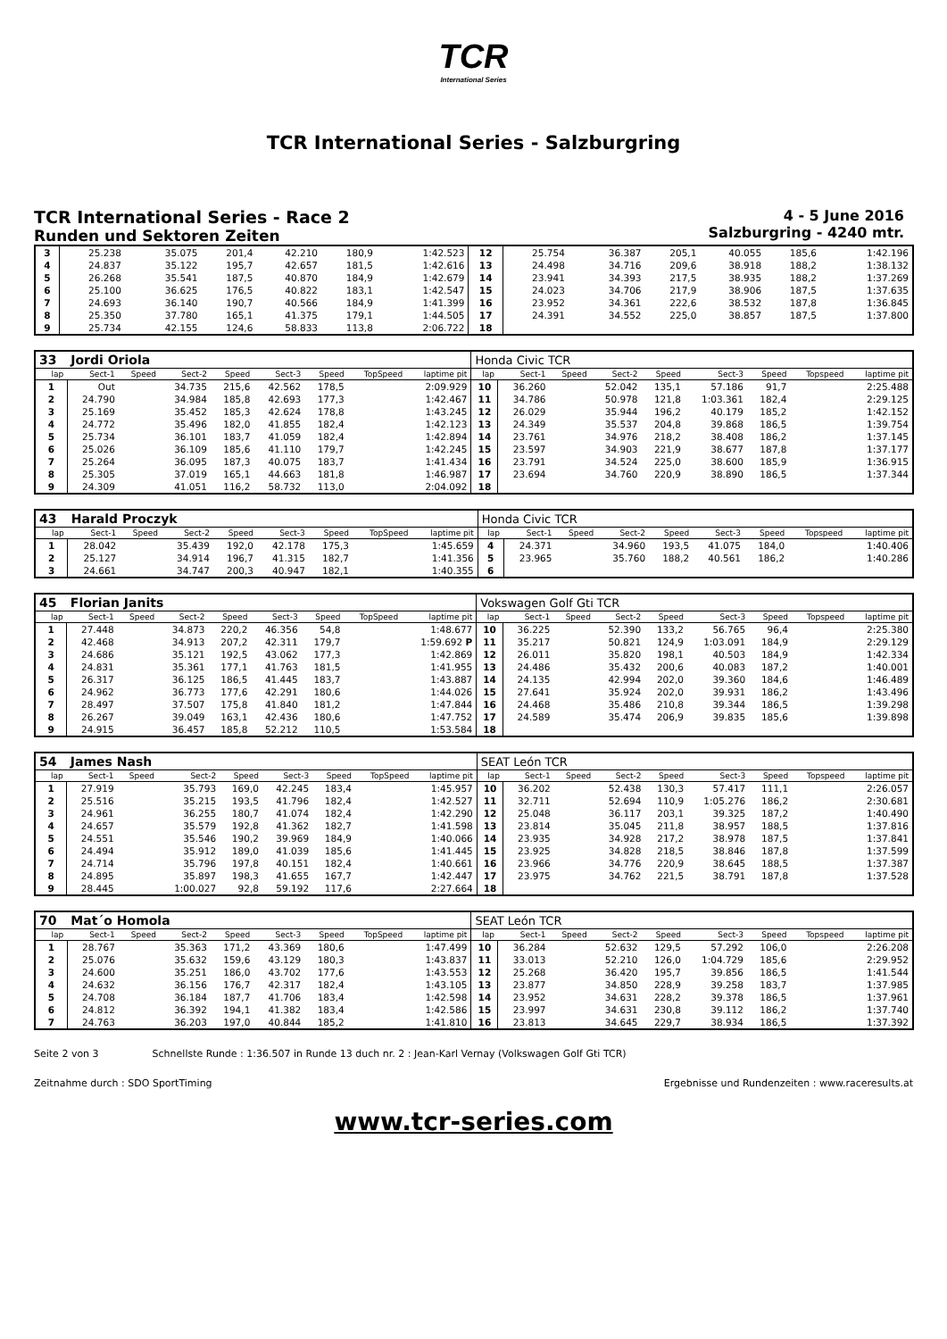TCR
International Series
TCR International Series - Salzburgring
TCR International Series - Race 2
Runden und Sektoren Zeiten
4 - 5 June 2016
Salzburgring - 4240 mtr.
| 3 | 25.238 | | 35.075 | 201,4 | 42.210 | 180,9 | | 1:42.523 | 12 | 25.754 | | 36.387 | 205,1 | 40.055 | 185,6 | | 1:42.196 |
| 4 | 24.837 | | 35.122 | 195,7 | 42.657 | 181,5 | | 1:42.616 | 13 | 24.498 | | 34.716 | 209,6 | 38.918 | 188,2 | | 1:38.132 |
| 5 | 26.268 | | 35.541 | 187,5 | 40.870 | 184,9 | | 1:42.679 | 14 | 23.941 | | 34.393 | 217,5 | 38.935 | 188,2 | | 1:37.269 |
| 6 | 25.100 | | 36.625 | 176,5 | 40.822 | 183,1 | | 1:42.547 | 15 | 24.023 | | 34.706 | 217,9 | 38.906 | 187,5 | | 1:37.635 |
| 7 | 24.693 | | 36.140 | 190,7 | 40.566 | 184,9 | | 1:41.399 | 16 | 23.952 | | 34.361 | 222,6 | 38.532 | 187,8 | | 1:36.845 |
| 8 | 25.350 | | 37.780 | 165,1 | 41.375 | 179,1 | | 1:44.505 | 17 | 24.391 | | 34.552 | 225,0 | 38.857 | 187,5 | | 1:37.800 |
| 9 | 25.734 | | 42.155 | 124,6 | 58.833 | 113,8 | | 2:06.722 | 18 | | | | | | | | |
| 33 | Jordi Oriola | | | | | | | | Honda Civic TCR | | | | | | | | |
| lap | Sect-1 | Speed | Sect-2 | Speed | Sect-3 | Speed | TopSpeed | laptime pit | lap | Sect-1 | Speed | Sect-2 | Speed | Sect-3 | Speed | Topspeed | laptime pit |
| 1 | Out | | 34.735 | 215,6 | 42.562 | 178,5 | | 2:09.929 | 10 | 36.260 | | 52.042 | 135,1 | 57.186 | 91,7 | | 2:25.488 |
| 2 | 24.790 | | 34.984 | 185,8 | 42.693 | 177,3 | | 1:42.467 | 11 | 34.786 | | 50.978 | 121,8 | 1:03.361 | 182,4 | | 2:29.125 |
| 3 | 25.169 | | 35.452 | 185,3 | 42.624 | 178,8 | | 1:43.245 | 12 | 26.029 | | 35.944 | 196,2 | 40.179 | 185,2 | | 1:42.152 |
| 4 | 24.772 | | 35.496 | 182,0 | 41.855 | 182,4 | | 1:42.123 | 13 | 24.349 | | 35.537 | 204,8 | 39.868 | 186,5 | | 1:39.754 |
| 5 | 25.734 | | 36.101 | 183,7 | 41.059 | 182,4 | | 1:42.894 | 14 | 23.761 | | 34.976 | 218,2 | 38.408 | 186,2 | | 1:37.145 |
| 6 | 25.026 | | 36.109 | 185,6 | 41.110 | 179,7 | | 1:42.245 | 15 | 23.597 | | 34.903 | 221,9 | 38.677 | 187,8 | | 1:37.177 |
| 7 | 25.264 | | 36.095 | 187,3 | 40.075 | 183,7 | | 1:41.434 | 16 | 23.791 | | 34.524 | 225,0 | 38.600 | 185,9 | | 1:36.915 |
| 8 | 25.305 | | 37.019 | 165,1 | 44.663 | 181,8 | | 1:46.987 | 17 | 23.694 | | 34.760 | 220,9 | 38.890 | 186,5 | | 1:37.344 |
| 9 | 24.309 | | 41.051 | 116,2 | 58.732 | 113,0 | | 2:04.092 | 18 | | | | | | | | |
| 43 | Harald Proczyk | | | | | | | | Honda Civic TCR | | | | | | | | |
| lap | Sect-1 | Speed | Sect-2 | Speed | Sect-3 | Speed | TopSpeed | laptime pit | lap | Sect-1 | Speed | Sect-2 | Speed | Sect-3 | Speed | Topspeed | laptime pit |
| 1 | 28.042 | | 35.439 | 192,0 | 42.178 | 175,3 | | 1:45.659 | 4 | 24.371 | | 34.960 | 193,5 | 41.075 | 184,0 | | 1:40.406 |
| 2 | 25.127 | | 34.914 | 196,7 | 41.315 | 182,7 | | 1:41.356 | 5 | 23.965 | | 35.760 | 188,2 | 40.561 | 186,2 | | 1:40.286 |
| 3 | 24.661 | | 34.747 | 200,3 | 40.947 | 182,1 | | 1:40.355 | 6 | | | | | | | | |
| 45 | Florian Janits | | | | | | | | Vokswagen Golf Gti TCR | | | | | | | | |
| lap | Sect-1 | Speed | Sect-2 | Speed | Sect-3 | Speed | TopSpeed | laptime pit | lap | Sect-1 | Speed | Sect-2 | Speed | Sect-3 | Speed | Topspeed | laptime pit |
| 1 | 27.448 | | 34.873 | 220,2 | 46.356 | 54,8 | | 1:48.677 | 10 | 36.225 | | 52.390 | 133,2 | 56.765 | 96,4 | | 2:25.380 |
| 2 | 42.468 | | 34.913 | 207,2 | 42.311 | 179,7 | | 1:59.692 P | 11 | 35.217 | | 50.821 | 124,9 | 1:03.091 | 184,9 | | 2:29.129 |
| 3 | 24.686 | | 35.121 | 192,5 | 43.062 | 177,3 | | 1:42.869 | 12 | 26.011 | | 35.820 | 198,1 | 40.503 | 184,9 | | 1:42.334 |
| 4 | 24.831 | | 35.361 | 177,1 | 41.763 | 181,5 | | 1:41.955 | 13 | 24.486 | | 35.432 | 200,6 | 40.083 | 187,2 | | 1:40.001 |
| 5 | 26.317 | | 36.125 | 186,5 | 41.445 | 183,7 | | 1:43.887 | 14 | 24.135 | | 42.994 | 202,0 | 39.360 | 184,6 | | 1:46.489 |
| 6 | 24.962 | | 36.773 | 177,6 | 42.291 | 180,6 | | 1:44.026 | 15 | 27.641 | | 35.924 | 202,0 | 39.931 | 186,2 | | 1:43.496 |
| 7 | 28.497 | | 37.507 | 175,8 | 41.840 | 181,2 | | 1:47.844 | 16 | 24.468 | | 35.486 | 210,8 | 39.344 | 186,5 | | 1:39.298 |
| 8 | 26.267 | | 39.049 | 163,1 | 42.436 | 180,6 | | 1:47.752 | 17 | 24.589 | | 35.474 | 206,9 | 39.835 | 185,6 | | 1:39.898 |
| 9 | 24.915 | | 36.457 | 185,8 | 52.212 | 110,5 | | 1:53.584 | 18 | | | | | | | | |
| 54 | James Nash | | | | | | | | SEAT León TCR | | | | | | | | |
| lap | Sect-1 | Speed | Sect-2 | Speed | Sect-3 | Speed | TopSpeed | laptime pit | lap | Sect-1 | Speed | Sect-2 | Speed | Sect-3 | Speed | Topspeed | laptime pit |
| 1 | 27.919 | | 35.793 | 169,0 | 42.245 | 183,4 | | 1:45.957 | 10 | 36.202 | | 52.438 | 130,3 | 57.417 | 111,1 | | 2:26.057 |
| 2 | 25.516 | | 35.215 | 193,5 | 41.796 | 182,4 | | 1:42.527 | 11 | 32.711 | | 52.694 | 110,9 | 1:05.276 | 186,2 | | 2:30.681 |
| 3 | 24.961 | | 36.255 | 180,7 | 41.074 | 182,4 | | 1:42.290 | 12 | 25.048 | | 36.117 | 203,1 | 39.325 | 187,2 | | 1:40.490 |
| 4 | 24.657 | | 35.579 | 192,8 | 41.362 | 182,7 | | 1:41.598 | 13 | 23.814 | | 35.045 | 211,8 | 38.957 | 188,5 | | 1:37.816 |
| 5 | 24.551 | | 35.546 | 190,2 | 39.969 | 184,9 | | 1:40.066 | 14 | 23.935 | | 34.928 | 217,2 | 38.978 | 187,5 | | 1:37.841 |
| 6 | 24.494 | | 35.912 | 189,0 | 41.039 | 185,6 | | 1:41.445 | 15 | 23.925 | | 34.828 | 218,5 | 38.846 | 187,8 | | 1:37.599 |
| 7 | 24.714 | | 35.796 | 197,8 | 40.151 | 182,4 | | 1:40.661 | 16 | 23.966 | | 34.776 | 220,9 | 38.645 | 188,5 | | 1:37.387 |
| 8 | 24.895 | | 35.897 | 198,3 | 41.655 | 167,7 | | 1:42.447 | 17 | 23.975 | | 34.762 | 221,5 | 38.791 | 187,8 | | 1:37.528 |
| 9 | 28.445 | | 1:00.027 | 92,8 | 59.192 | 117,6 | | 2:27.664 | 18 | | | | | | | | |
| 70 | Mat´o Homola | | | | | | | | SEAT León TCR | | | | | | | | |
| lap | Sect-1 | Speed | Sect-2 | Speed | Sect-3 | Speed | TopSpeed | laptime pit | lap | Sect-1 | Speed | Sect-2 | Speed | Sect-3 | Speed | Topspeed | laptime pit |
| 1 | 28.767 | | 35.363 | 171,2 | 43.369 | 180,6 | | 1:47.499 | 10 | 36.284 | | 52.632 | 129,5 | 57.292 | 106,0 | | 2:26.208 |
| 2 | 25.076 | | 35.632 | 159,6 | 43.129 | 180,3 | | 1:43.837 | 11 | 33.013 | | 52.210 | 126,0 | 1:04.729 | 185,6 | | 2:29.952 |
| 3 | 24.600 | | 35.251 | 186,0 | 43.702 | 177,6 | | 1:43.553 | 12 | 25.268 | | 36.420 | 195,7 | 39.856 | 186,5 | | 1:41.544 |
| 4 | 24.632 | | 36.156 | 176,7 | 42.317 | 182,4 | | 1:43.105 | 13 | 23.877 | | 34.850 | 228,9 | 39.258 | 183,7 | | 1:37.985 |
| 5 | 24.708 | | 36.184 | 187,7 | 41.706 | 183,4 | | 1:42.598 | 14 | 23.952 | | 34.631 | 228,2 | 39.378 | 186,5 | | 1:37.961 |
| 6 | 24.812 | | 36.392 | 194,1 | 41.382 | 183,4 | | 1:42.586 | 15 | 23.997 | | 34.631 | 230,8 | 39.112 | 186,2 | | 1:37.740 |
| 7 | 24.763 | | 36.203 | 197,0 | 40.844 | 185,2 | | 1:41.810 | 16 | 23.813 | | 34.645 | 229,7 | 38.934 | 186,5 | | 1:37.392 |
Seite 2 von 3 Schnellste Runde : 1:36.507 in Runde 13 duch nr. 2 : Jean-Karl Vernay (Volkswagen Golf Gti TCR)
Zeitnahme durch : SDO SportTiming Ergebnisse und Rundenzeiten : www.raceresults.at
www.tcr-series.com